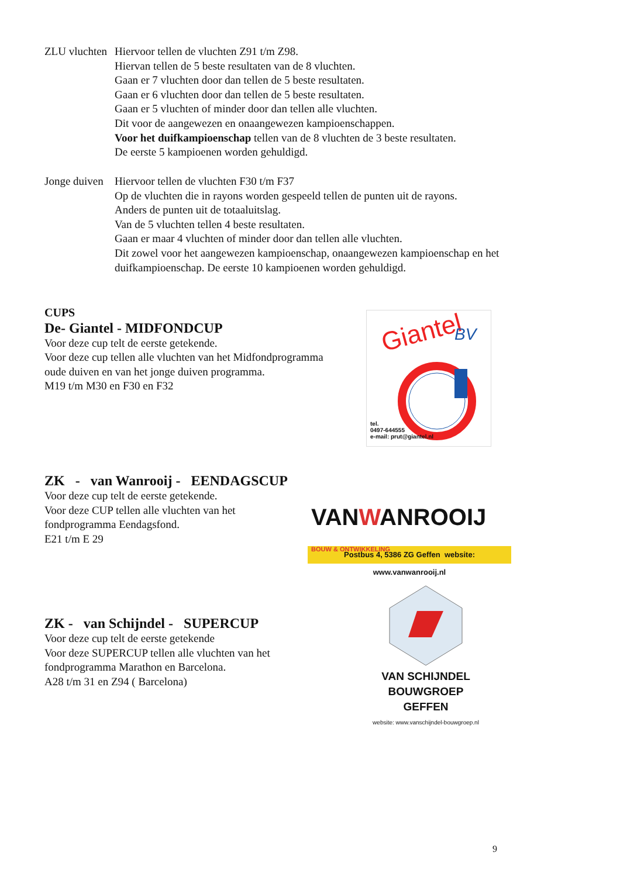ZLU vluchten
Hiervoor tellen de vluchten Z91 t/m Z98.
Hiervan tellen de 5 beste resultaten van de 8 vluchten.
Gaan er 7 vluchten door dan tellen de 5 beste resultaten.
Gaan er 6 vluchten door dan tellen de 5 beste resultaten.
Gaan er 5 vluchten of minder door dan tellen alle vluchten.
Dit voor de aangewezen en onaangewezen kampioenschappen.
Voor het duifkampioenschap tellen van de 8 vluchten de 3 beste resultaten.
De eerste 5 kampioenen worden gehuldigd.
Jonge duiven
Hiervoor tellen de vluchten F30 t/m F37
Op de vluchten die in rayons worden gespeeld tellen de punten uit de rayons.
Anders de punten uit de totaaluitslag.
Van de 5 vluchten tellen 4 beste resultaten.
Gaan er maar 4 vluchten of minder door dan tellen alle vluchten.
Dit zowel voor het aangewezen kampioenschap, onaangewezen kampioenschap en het
duifkampioenschap. De eerste 10 kampioenen worden gehuldigd.
CUPS
De- Giantel - MIDFONDCUP
Voor deze cup telt de eerste getekende.
Voor deze cup tellen alle vluchten van het Midfondprogramma
oude duiven en van het jonge duiven programma.
M19 t/m M30 en F30 en F32
Giantel
BV
tel.
0497-644555
e-mail: prut@giantel.nl
ZK - van Wanrooij - EENDAGSCUP
Voor deze cup telt de eerste getekende.
Voor deze CUP tellen alle vluchten van het
fondprogramma Eendagsfond.
E21 t/m E 29
VANWANROOIJ BOUW & ONTWIKKELING
Postbus 4, 5386 ZG Geffen website: www.vanwanrooij.nl
ZK - van Schijndel - SUPERCUP
Voor deze cup telt de eerste getekende
Voor deze SUPERCUP tellen alle vluchten van het
fondprogramma Marathon en Barcelona.
A28 t/m 31 en Z94 ( Barcelona)
VAN SCHIJNDEL
BOUWGROEP
GEFFEN
website: www.vanschijndel-bouwgroep.nl
9